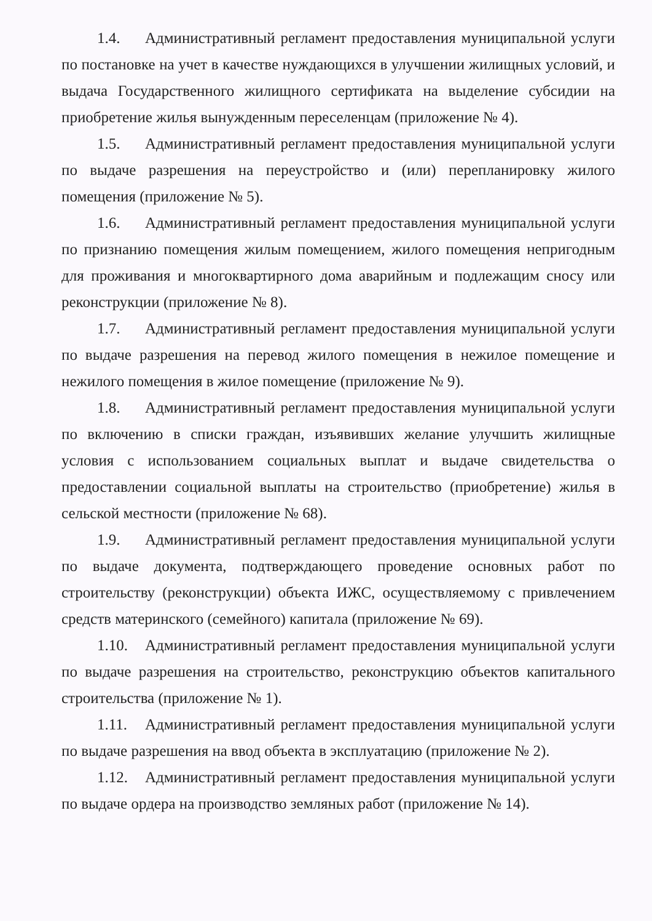1.4. Административный регламент предоставления муниципальной услуги по постановке на учет в качестве нуждающихся в улучшении жилищных условий, и выдача Государственного жилищного сертификата на выделение субсидии на приобретение жилья вынужденным переселенцам (приложение № 4).
1.5. Административный регламент предоставления муниципальной услуги по выдаче разрешения на переустройство и (или) перепланировку жилого помещения (приложение № 5).
1.6. Административный регламент предоставления муниципальной услуги по признанию помещения жилым помещением, жилого помещения непригодным для проживания и многоквартирного дома аварийным и подлежащим сносу или реконструкции (приложение № 8).
1.7. Административный регламент предоставления муниципальной услуги по выдаче разрешения на перевод жилого помещения в нежилое помещение и нежилого помещения в жилое помещение (приложение № 9).
1.8. Административный регламент предоставления муниципальной услуги по включению в списки граждан, изъявивших желание улучшить жилищные условия с использованием социальных выплат и выдаче свидетельства о предоставлении социальной выплаты на строительство (приобретение) жилья в сельской местности (приложение № 68).
1.9. Административный регламент предоставления муниципальной услуги по выдаче документа, подтверждающего проведение основных работ по строительству (реконструкции) объекта ИЖС, осуществляемому с привлечением средств материнского (семейного) капитала (приложение № 69).
1.10. Административный регламент предоставления муниципальной услуги по выдаче разрешения на строительство, реконструкцию объектов капитального строительства (приложение № 1).
1.11. Административный регламент предоставления муниципальной услуги по выдаче разрешения на ввод объекта в эксплуатацию (приложение № 2).
1.12. Административный регламент предоставления муниципальной услуги по выдаче ордера на производство земляных работ (приложение № 14).